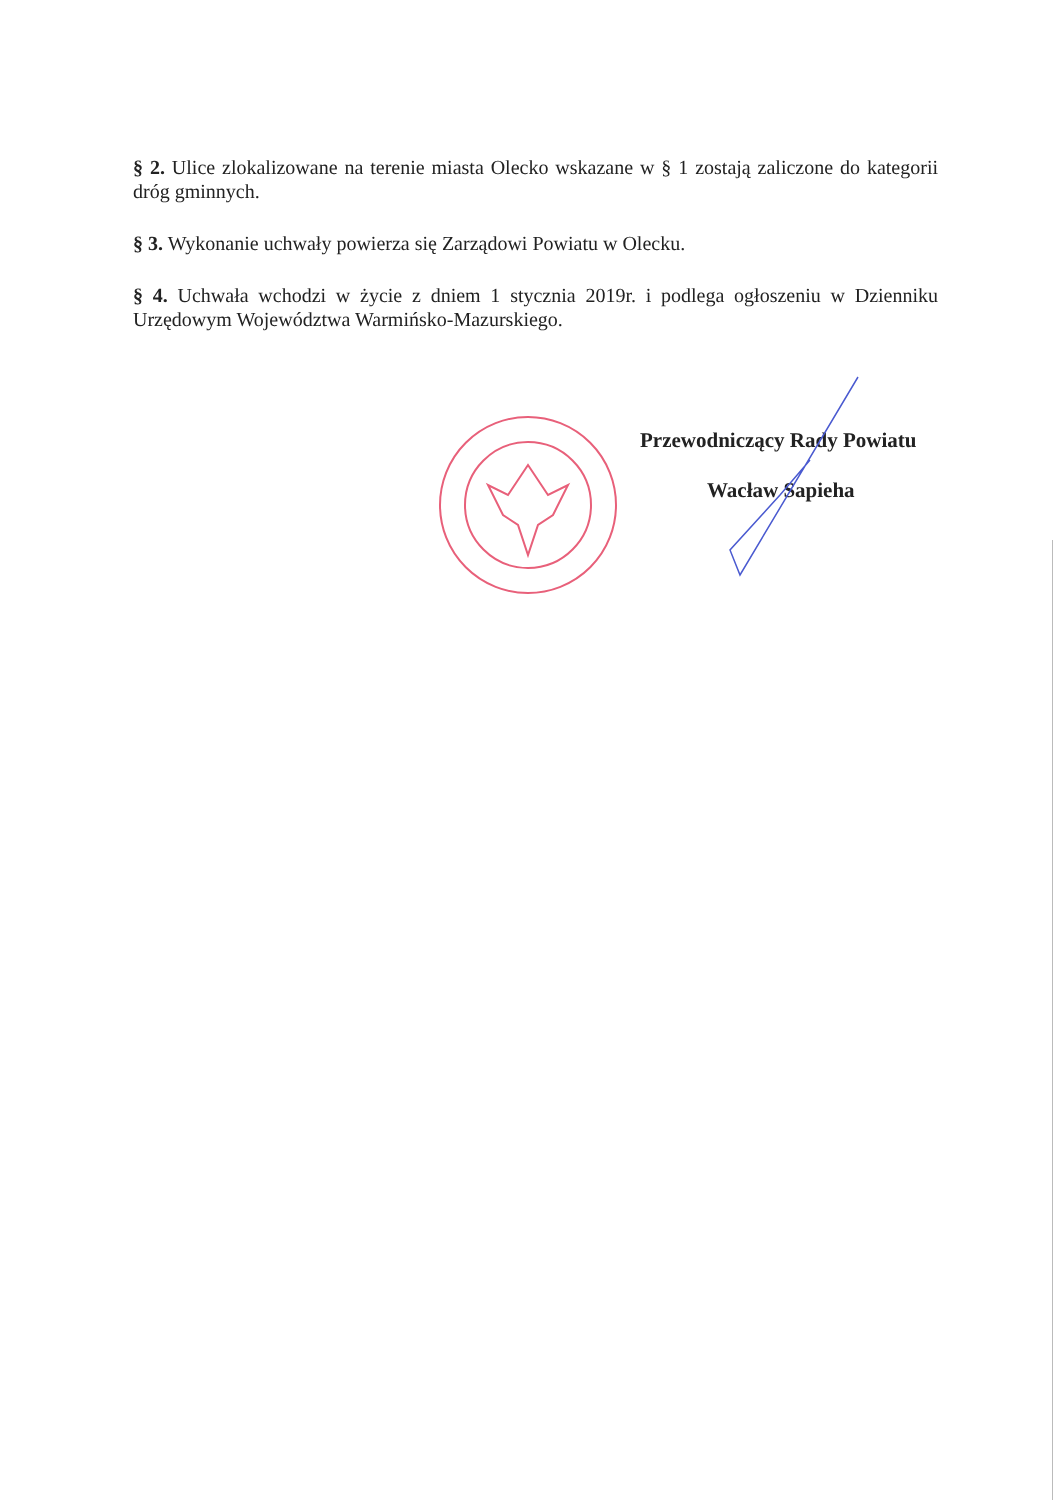§ 2. Ulice zlokalizowane na terenie miasta Olecko wskazane w § 1 zostają zaliczone do kategorii dróg gminnych.
§ 3. Wykonanie uchwały powierza się Zarządowi Powiatu w Olecku.
§ 4. Uchwała wchodzi w życie z dniem 1 stycznia 2019r. i podlega ogłoszeniu w Dzienniku Urzędowym Województwa Warmińsko-Mazurskiego.
Przewodniczący Rady Powiatu
Wacław Sapieha